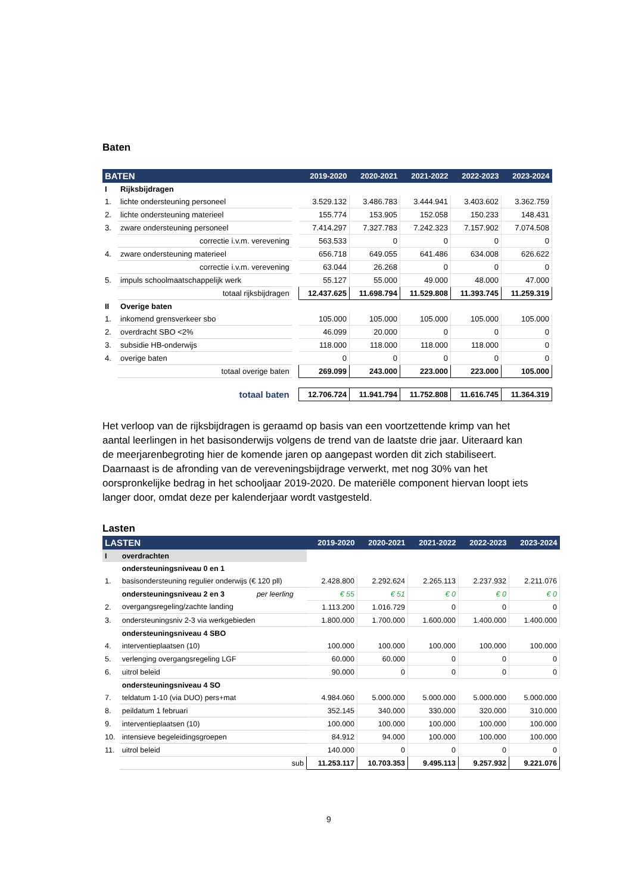Baten
| BATEN | | | 2019-2020 | 2020-2021 | 2021-2022 | 2022-2023 | 2023-2024 |
| --- | --- | --- | --- | --- | --- | --- | --- |
| I | Rijksbijdragen | | | | | | |
| 1. | lichte ondersteuning personeel | | 3.529.132 | 3.486.783 | 3.444.941 | 3.403.602 | 3.362.759 |
| 2. | lichte ondersteuning materieel | | 155.774 | 153.905 | 152.058 | 150.233 | 148.431 |
| 3. | zware ondersteuning personeel | | 7.414.297 | 7.327.783 | 7.242.323 | 7.157.902 | 7.074.508 |
| | correctie i.v.m. verevening | | 563.533 | 0 | 0 | 0 | 0 |
| 4. | zware ondersteuning materieel | | 656.718 | 649.055 | 641.486 | 634.008 | 626.622 |
| | correctie i.v.m. verevening | | 63.044 | 26.268 | 0 | 0 | 0 |
| 5. | impuls schoolmaatschappelijk werk | | 55.127 | 55.000 | 49.000 | 48.000 | 47.000 |
| | totaal rijksbijdragen | | 12.437.625 | 11.698.794 | 11.529.808 | 11.393.745 | 11.259.319 |
| II | Overige baten | | | | | | |
| 1. | inkomend grensverkeer sbo | | 105.000 | 105.000 | 105.000 | 105.000 | 105.000 |
| 2. | overdracht SBO <2% | | 46.099 | 20.000 | 0 | 0 | 0 |
| 3. | subsidie HB-onderwijs | | 118.000 | 118.000 | 118.000 | 118.000 | 0 |
| 4. | overige baten | | 0 | 0 | 0 | 0 | 0 |
| | totaal overige baten | | 269.099 | 243.000 | 223.000 | 223.000 | 105.000 |
| | totaal baten | | 12.706.724 | 11.941.794 | 11.752.808 | 11.616.745 | 11.364.319 |
Het verloop van de rijksbijdragen is geraamd op basis van een voortzettende krimp van het aantal leerlingen in het basisonderwijs volgens de trend van de laatste drie jaar. Uiteraard kan de meerjarenbegroting hier de komende jaren op aangepast worden dit zich stabiliseert.
Daarnaast is de afronding van de vereveningsbijdrage verwerkt, met nog 30% van het oorspronkelijke bedrag in het schooljaar 2019-2020. De materiële component hiervan loopt iets langer door, omdat deze per kalenderjaar wordt vastgesteld.
Lasten
| LASTEN | | | 2019-2020 | 2020-2021 | 2021-2022 | 2022-2023 | 2023-2024 |
| --- | --- | --- | --- | --- | --- | --- | --- |
| I | overdrachten | | | | | | |
| | ondersteuningsniveau 0 en 1 | | | | | | |
| 1. | basisondersteuning regulier onderwijs (€ 120 pll) | | 2.428.800 | 2.292.624 | 2.265.113 | 2.237.932 | 2.211.076 |
| | ondersteuningsniveau 2 en 3 | per leerling | € 55 | € 51 | € 0 | € 0 | € 0 |
| 2. | overgangsregeling/zachte landing | | 1.113.200 | 1.016.729 | 0 | 0 | 0 |
| 3. | ondersteuningsniv 2-3 via werkgebieden | | 1.800.000 | 1.700.000 | 1.600.000 | 1.400.000 | 1.400.000 |
| | ondersteuningsniveau 4 SBO | | | | | | |
| 4. | interventieplaatsen (10) | | 100.000 | 100.000 | 100.000 | 100.000 | 100.000 |
| 5. | verlenging overgangsregeling LGF | | 60.000 | 60.000 | 0 | 0 | 0 |
| 6. | uitrol beleid | | 90.000 | 0 | 0 | 0 | 0 |
| | ondersteuningsniveau 4 SO | | | | | | |
| 7. | teldatum 1-10 (via DUO) pers+mat | | 4.984.060 | 5.000.000 | 5.000.000 | 5.000.000 | 5.000.000 |
| 8. | peildatum 1 februari | | 352.145 | 340.000 | 330.000 | 320.000 | 310.000 |
| 9. | interventieplaatsen (10) | | 100.000 | 100.000 | 100.000 | 100.000 | 100.000 |
| 10. | intensieve begeleidingsgroepen | | 84.912 | 94.000 | 100.000 | 100.000 | 100.000 |
| 11. | uitrol beleid | | 140.000 | 0 | 0 | 0 | 0 |
| | sub | | 11.253.117 | 10.703.353 | 9.495.113 | 9.257.932 | 9.221.076 |
9